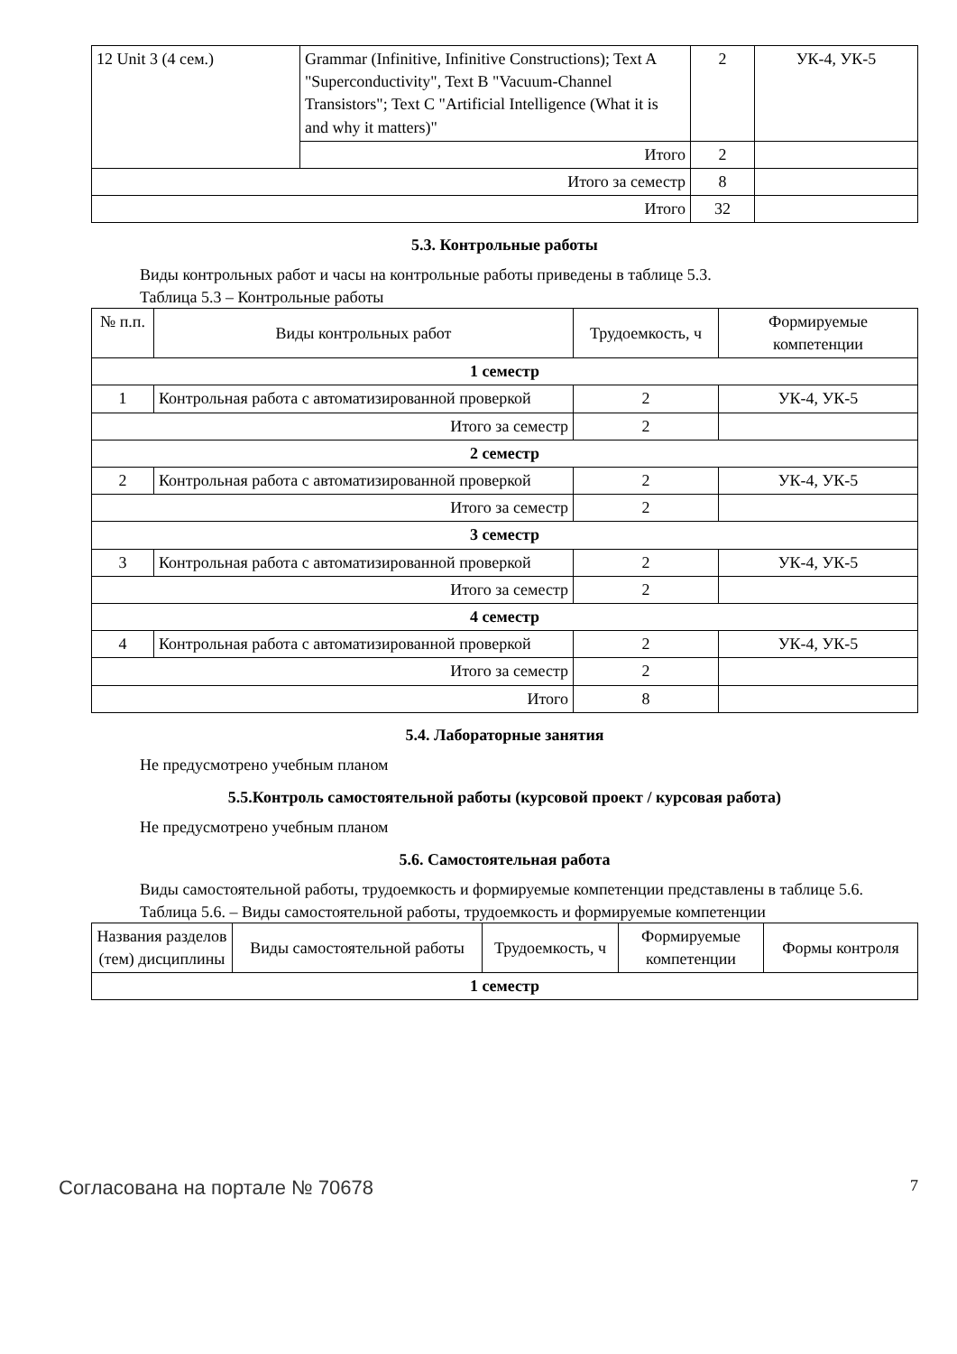| 12 Unit 3 (4 сем.) | Grammar (Infinitive, Infinitive Constructions); Text A "Superconductivity", Text B "Vacuum-Channel Transistors"; Text C "Artificial Intelligence (What it is and why it matters)" | 2 | УК-4, УК-5 |
| | Итого | 2 | |
| Итого за семестр | | 8 | |
| Итого | | 32 | |
5.3. Контрольные работы
Виды контрольных работ и часы на контрольные работы приведены в таблице 5.3.
Таблица 5.3 – Контрольные работы
| № п.п. | Виды контрольных работ | Трудоемкость, ч | Формируемые компетенции |
| --- | --- | --- | --- |
| 1 семестр | | | |
| 1 | Контрольная работа с автоматизированной проверкой | 2 | УК-4, УК-5 |
| Итого за семестр | | 2 | |
| 2 семестр | | | |
| 2 | Контрольная работа с автоматизированной проверкой | 2 | УК-4, УК-5 |
| Итого за семестр | | 2 | |
| 3 семестр | | | |
| 3 | Контрольная работа с автоматизированной проверкой | 2 | УК-4, УК-5 |
| Итого за семестр | | 2 | |
| 4 семестр | | | |
| 4 | Контрольная работа с автоматизированной проверкой | 2 | УК-4, УК-5 |
| Итого за семестр | | 2 | |
| Итого | | 8 | |
5.4. Лабораторные занятия
Не предусмотрено учебным планом
5.5.Контроль самостоятельной работы (курсовой проект / курсовая работа)
Не предусмотрено учебным планом
5.6. Самостоятельная работа
Виды самостоятельной работы, трудоемкость и формируемые компетенции представлены в таблице 5.6.
Таблица 5.6. – Виды самостоятельной работы, трудоемкость и формируемые компетенции
| Названия разделов (тем) дисциплины | Виды самостоятельной работы | Трудоемкость, ч | Формируемые компетенции | Формы контроля |
| --- | --- | --- | --- | --- |
| 1 семестр | | | | |
Согласована на портале № 70678 7